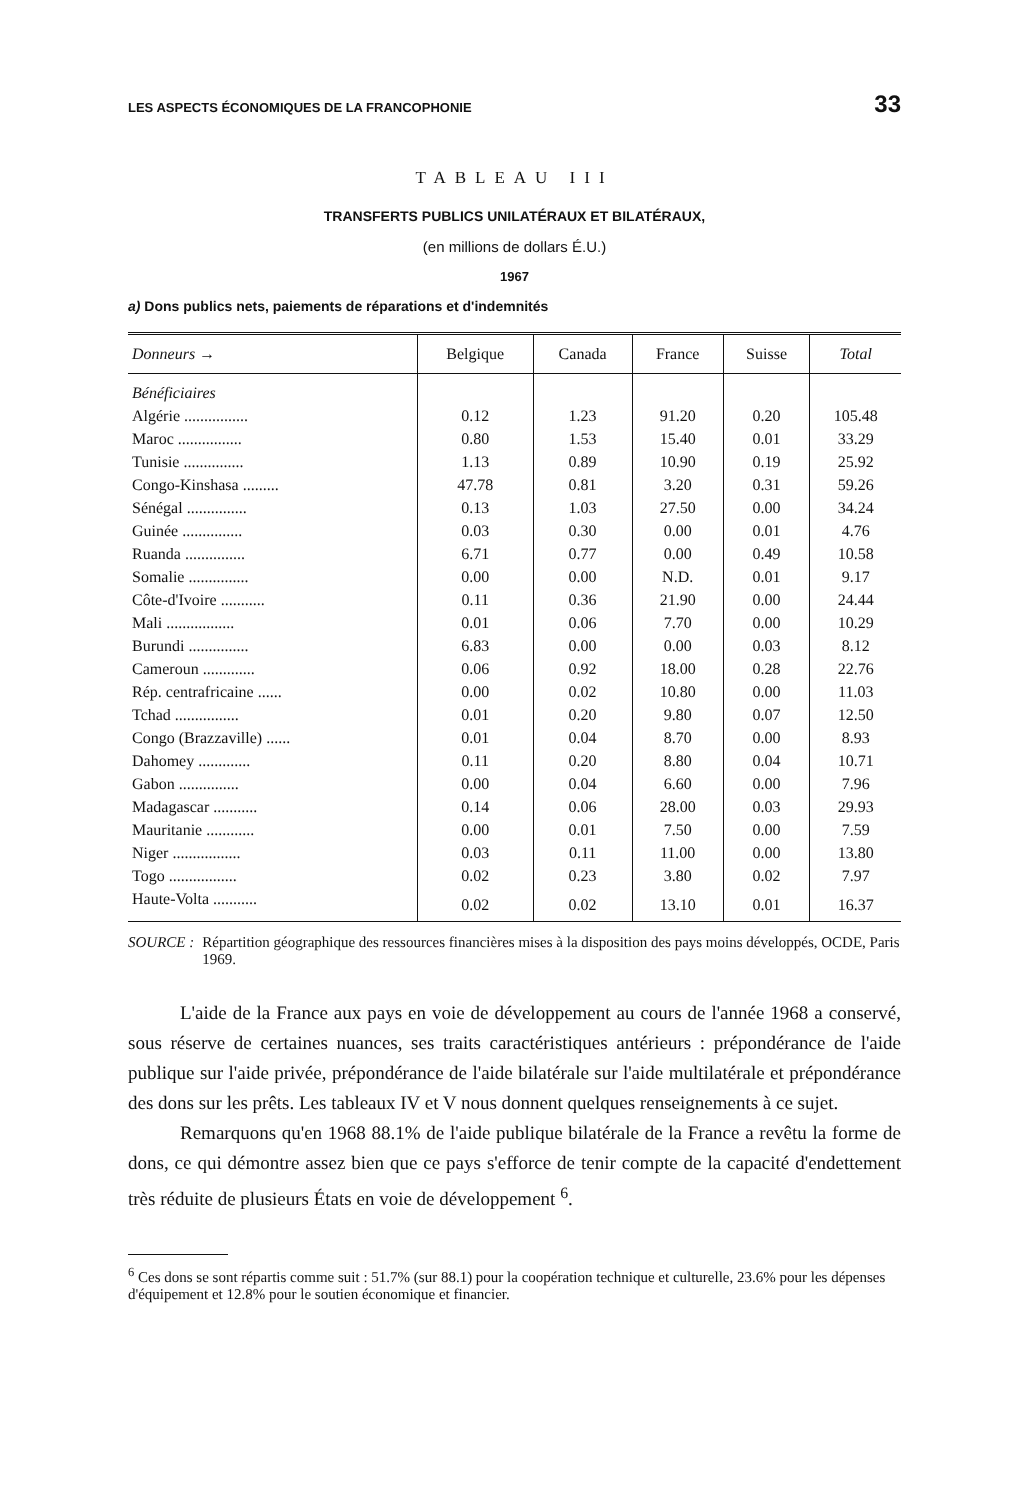LES ASPECTS ÉCONOMIQUES DE LA FRANCOPHONIE 33
TABLEAU III
TRANSFERTS PUBLICS UNILATÉRAUX ET BILATÉRAUX,
(en millions de dollars É.U.)
1967
a) Dons publics nets, paiements de réparations et d'indemnités
| Donneurs → | Belgique | Canada | France | Suisse | Total |
| --- | --- | --- | --- | --- | --- |
| Bénéficiaires | | | | | |
| Algérie ................ | 0.12 | 1.23 | 91.20 | 0.20 | 105.48 |
| Maroc ................ | 0.80 | 1.53 | 15.40 | 0.01 | 33.29 |
| Tunisie ............... | 1.13 | 0.89 | 10.90 | 0.19 | 25.92 |
| Congo-Kinshasa ......... | 47.78 | 0.81 | 3.20 | 0.31 | 59.26 |
| Sénégal ............... | 0.13 | 1.03 | 27.50 | 0.00 | 34.24 |
| Guinée ............... | 0.03 | 0.30 | 0.00 | 0.01 | 4.76 |
| Ruanda ............... | 6.71 | 0.77 | 0.00 | 0.49 | 10.58 |
| Somalie ............... | 0.00 | 0.00 | N.D. | 0.01 | 9.17 |
| Côte-d'Ivoire ........... | 0.11 | 0.36 | 21.90 | 0.00 | 24.44 |
| Mali ................. | 0.01 | 0.06 | 7.70 | 0.00 | 10.29 |
| Burundi ............... | 6.83 | 0.00 | 0.00 | 0.03 | 8.12 |
| Cameroun ............. | 0.06 | 0.92 | 18.00 | 0.28 | 22.76 |
| Rép. centrafricaine ...... | 0.00 | 0.02 | 10.80 | 0.00 | 11.03 |
| Tchad ................ | 0.01 | 0.20 | 9.80 | 0.07 | 12.50 |
| Congo (Brazzaville) ...... | 0.01 | 0.04 | 8.70 | 0.00 | 8.93 |
| Dahomey ............. | 0.11 | 0.20 | 8.80 | 0.04 | 10.71 |
| Gabon ............... | 0.00 | 0.04 | 6.60 | 0.00 | 7.96 |
| Madagascar ........... | 0.14 | 0.06 | 28.00 | 0.03 | 29.93 |
| Mauritanie ............ | 0.00 | 0.01 | 7.50 | 0.00 | 7.59 |
| Niger ................. | 0.03 | 0.11 | 11.00 | 0.00 | 13.80 |
| Togo ................. | 0.02 | 0.23 | 3.80 | 0.02 | 7.97 |
| Haute-Volta ........... | 0.02 | 0.02 | 13.10 | 0.01 | 16.37 |
SOURCE : Répartition géographique des ressources financières mises à la disposition des pays moins développés, OCDE, Paris 1969.
L'aide de la France aux pays en voie de développement au cours de l'année 1968 a conservé, sous réserve de certaines nuances, ses traits caractéristiques antérieurs : prépondérance de l'aide publique sur l'aide privée, prépondérance de l'aide bilatérale sur l'aide multilatérale et prépondérance des dons sur les prêts. Les tableaux IV et V nous donnent quelques renseignements à ce sujet.
Remarquons qu'en 1968 88.1% de l'aide publique bilatérale de la France a revêtu la forme de dons, ce qui démontre assez bien que ce pays s'efforce de tenir compte de la capacité d'endettement très réduite de plusieurs États en voie de développement <sup>6</sup>.
<sup>6</sup> Ces dons se sont répartis comme suit : 51.7% (sur 88.1) pour la coopération technique et culturelle, 23.6% pour les dépenses d'équipement et 12.8% pour le soutien économique et financier.